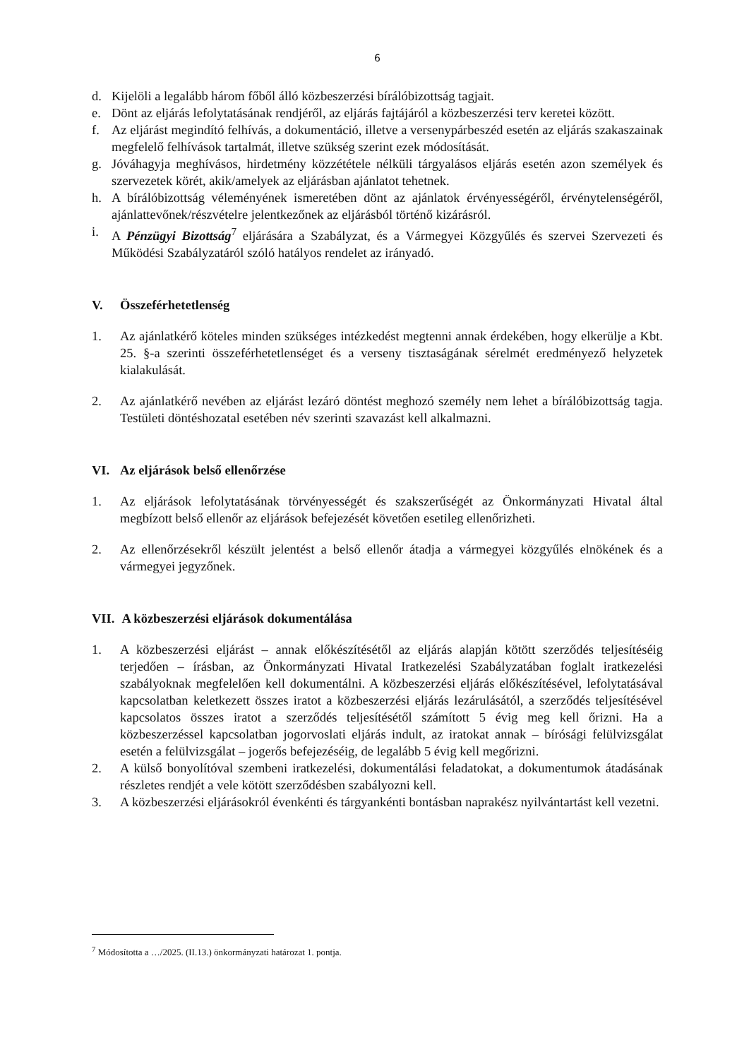6
d. Kijelöli a legalább három főből álló közbeszerzési bírálóbizottság tagjait.
e. Dönt az eljárás lefolytatásának rendjéről, az eljárás fajtájáról a közbeszerzési terv keretei között.
f. Az eljárást megindító felhívás, a dokumentáció, illetve a versenypárbeszéd esetén az eljárás szakaszainak megfelelő felhívások tartalmát, illetve szükség szerint ezek módosítását.
g. Jóváhagyja meghívásos, hirdetmény közzététele nélküli tárgyalásos eljárás esetén azon személyek és szervezetek körét, akik/amelyek az eljárásban ajánlatot tehetnek.
h. A bírálóbizottság véleményének ismeretében dönt az ajánlatok érvényességéről, érvénytelenségéről, ajánlattevőnek/részvételre jelentkezőnek az eljárásból történő kizárásról.
i. A Pénzügyi Bizottság<sup>7</sup> eljárására a Szabályzat, és a Vármegyei Közgyűlés és szervei Szervezeti és Működési Szabályzatáról szóló hatályos rendelet az irányadó.
V. Összeférhetetlenség
1. Az ajánlatkérő köteles minden szükséges intézkedést megtenni annak érdekében, hogy elkerülje a Kbt. 25. §-a szerinti összeférhetetlenséget és a verseny tisztaságának sérelmét eredményező helyzetek kialakulását.
2. Az ajánlatkérő nevében az eljárást lezáró döntést meghozó személy nem lehet a bírálóbizottság tagja. Testületi döntéshozatal esetében név szerinti szavazást kell alkalmazni.
VI. Az eljárások belső ellenőrzése
1. Az eljárások lefolytatásának törvényességét és szakszerűségét az Önkormányzati Hivatal által megbízott belső ellenőr az eljárások befejezését követően esetileg ellenőrizheti.
2. Az ellenőrzésekről készült jelentést a belső ellenőr átadja a vármegyei közgyűlés elnökének és a vármegyei jegyzőnek.
VII. A közbeszerzési eljárások dokumentálása
1. A közbeszerzési eljárást – annak előkészítésétől az eljárás alapján kötött szerződés teljesítéséig terjedően – írásban, az Önkormányzati Hivatal Iratkezelési Szabályzatában foglalt iratkezelési szabályoknak megfelelően kell dokumentálni. A közbeszerzési eljárás előkészítésével, lefolytatásával kapcsolatban keletkezett összes iratot a közbeszerzési eljárás lezárulásától, a szerződés teljesítésével kapcsolatos összes iratot a szerződés teljesítésétől számított 5 évig meg kell őrizni. Ha a közbeszerzéssel kapcsolatban jogorvoslati eljárás indult, az iratokat annak – bírósági felülvizsgálat esetén a felülvizsgálat – jogerős befejezéséig, de legalább 5 évig kell megőrizni.
2. A külső bonyolítóval szembeni iratkezelési, dokumentálási feladatokat, a dokumentumok átadásának részletes rendjét a vele kötött szerződésben szabályozni kell.
3. A közbeszerzési eljárásokról évenkénti és tárgyankénti bontásban naprakész nyilvántartást kell vezetni.
<sup>7</sup> Módosította a …/2025. (II.13.) önkormányzati határozat 1. pontja.